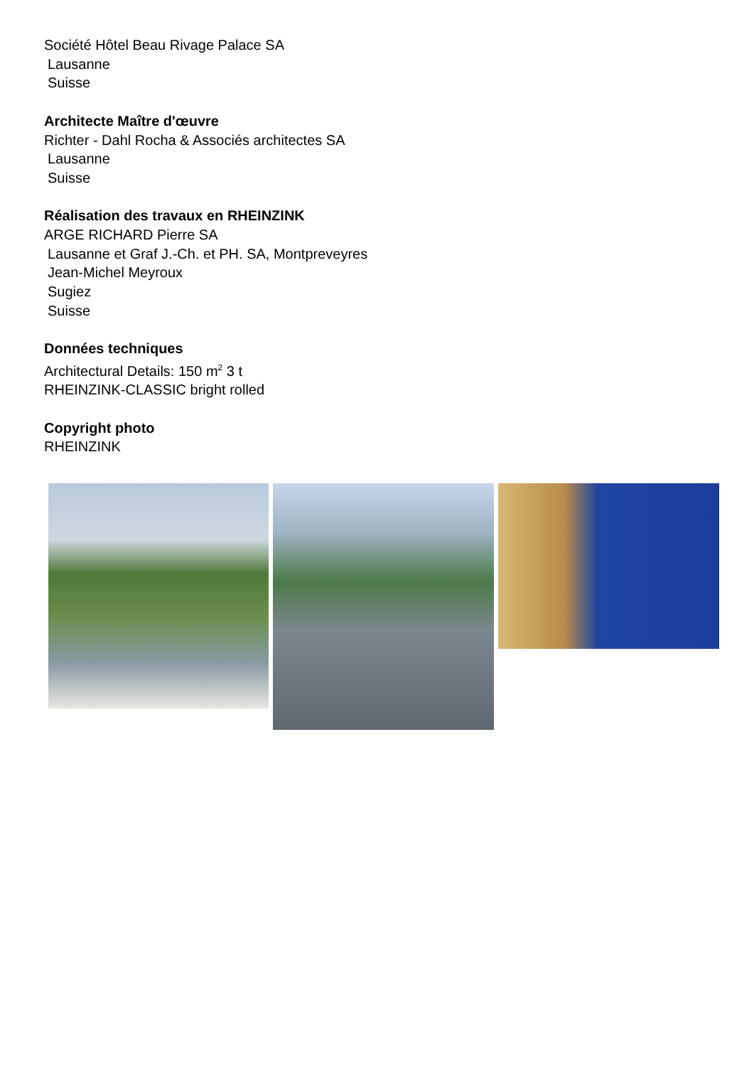Société Hôtel Beau Rivage Palace SA
Lausanne
Suisse
Architecte Maître d'œuvre
Richter - Dahl Rocha & Associés architectes SA
Lausanne
Suisse
Réalisation des travaux en RHEINZINK
ARGE RICHARD Pierre SA
Lausanne et Graf J.-Ch. et PH. SA, Montpreveyres
Jean-Michel Meyroux
Sugiez
Suisse
Données techniques
Architectural Details: 150 m<sup>2</sup> 3 t
RHEINZINK-CLASSIC bright rolled
Copyright photo
RHEINZINK